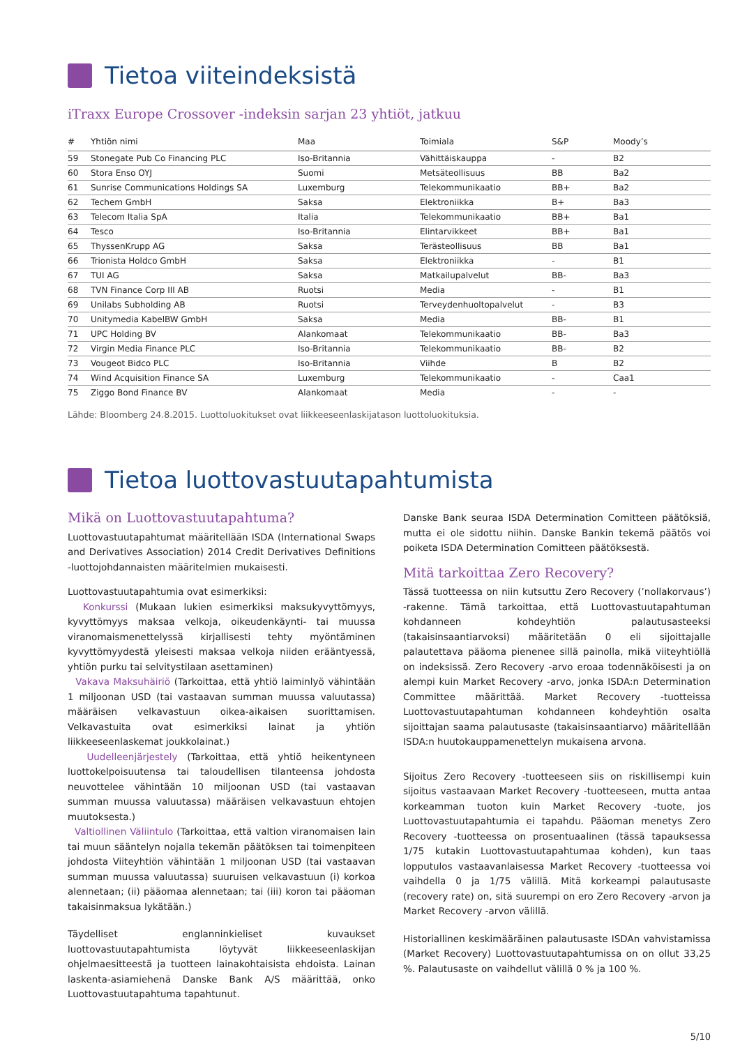Tietoa viiteindeksistä
iTraxx Europe Crossover -indeksin sarjan 23 yhtiöt, jatkuu
| # | Yhtiön nimi | Maa | Toimiala | S&P | Moody’s |
| --- | --- | --- | --- | --- | --- |
| 59 | Stonegate Pub Co Financing PLC | Iso-Britannia | Vähittäiskauppa | - | B2 |
| 60 | Stora Enso OYJ | Suomi | Metsäteollisuus | BB | Ba2 |
| 61 | Sunrise Communications Holdings SA | Luxemburg | Telekommunikaatio | BB+ | Ba2 |
| 62 | Techem GmbH | Saksa | Elektroniikka | B+ | Ba3 |
| 63 | Telecom Italia SpA | Italia | Telekommunikaatio | BB+ | Ba1 |
| 64 | Tesco | Iso-Britannia | Elintarvikkeet | BB+ | Ba1 |
| 65 | ThyssenKrupp AG | Saksa | Terästeollisuus | BB | Ba1 |
| 66 | Trionista Holdco GmbH | Saksa | Elektroniikka | - | B1 |
| 67 | TUI AG | Saksa | Matkailupalvelut | BB- | Ba3 |
| 68 | TVN Finance Corp III AB | Ruotsi | Media | - | B1 |
| 69 | Unilabs Subholding AB | Ruotsi | Terveydenhuoltopalvelut | - | B3 |
| 70 | Unitymedia KabelBW GmbH | Saksa | Media | BB- | B1 |
| 71 | UPC Holding BV | Alankomaat | Telekommunikaatio | BB- | Ba3 |
| 72 | Virgin Media Finance PLC | Iso-Britannia | Telekommunikaatio | BB- | B2 |
| 73 | Vougeot Bidco PLC | Iso-Britannia | Viihde | B | B2 |
| 74 | Wind Acquisition Finance SA | Luxemburg | Telekommunikaatio | - | Caa1 |
| 75 | Ziggo Bond Finance BV | Alankomaat | Media | - | - |
Lähde: Bloomberg 24.8.2015. Luottoluokitukset ovat liikkeeseenlaskijatason luottoluokituksia.
Tietoa luottovastuutapahtumista
Mikä on Luottovastuutapahtuma?
Luottovastuutapahtumat määritellään ISDA (International Swaps and Derivatives Association) 2014 Credit Derivatives Definitions -luottojohdannaisten määritelmien mukaisesti.
Luottovastuutapahtumia ovat esimerkiksi:
Konkurssi (Mukaan lukien esimerkiksi maksukyvyttömyys, kyvyttömyys maksaa velkoja, oikeudenkäynti- tai muussa viranomaismenettelyssä kirjallisesti tehty myöntäminen kyvyttömyydestä yleisesti maksaa velkoja niiden erääntyessä, yhtiön purku tai selvitystilaan asettaminen)
Vakava Maksuhäiriö (Tarkoittaa, että yhtiö laiminlyö vähintään 1 miljoonan USD (tai vastaavan summan muussa valuutassa) määräisen velkavastuun oikea-aikaisen suorittamisen. Velkavastuita ovat esimerkiksi lainat ja yhtiön liikkeeseenlaskemat joukkolainat.)
Uudelleenjärjestely (Tarkoittaa, että yhtiö heikentyneen luottokelpoisuutensa tai taloudellisen tilanteensa johdosta neuvottelee vähintään 10 miljoonan USD (tai vastaavan summan muussa valuutassa) määräisen velkavastuun ehtojen muutoksesta.)
Valtiollinen Väliintulo (Tarkoittaa, että valtion viranomaisen lain tai muun sääntelyn nojalla tekemän päätöksen tai toimenpiteen johdosta Viiteyhtiön vähintään 1 miljoonan USD (tai vastaavan summan muussa valuutassa) suuruisen velkavastuun (i) korkoa alennetaan; (ii) pääomaa alennetaan; tai (iii) koron tai pääoman takaisinmaksua lykätään.)
Täydelliset englanninkieliset kuvaukset luottovastuutapahtumista löytyvät liikkeeseenlaskijan ohjelmaesitteestä ja tuotteen lainakohtaisista ehdoista. Lainan laskenta-asiamiehenä Danske Bank A/S määrittää, onko Luottovastuutapahtuma tapahtunut.
Danske Bank seuraa ISDA Determination Comitteen päätöksiä, mutta ei ole sidottu niihin. Danske Bankin tekemä päätös voi poiketa ISDA Determination Comitteen päätöksestä.
Mitä tarkoittaa Zero Recovery?
Tässä tuotteessa on niin kutsuttu Zero Recovery (’nollakorvaus’) -rakenne. Tämä tarkoittaa, että Luottovastuutapahtuman kohdanneen kohdeyhtiön palautusasteeksi (takaisinsaantiarvoksi) määritetään 0 eli sijoittajalle palautettava pääoma pienenee sillä painolla, mikä viiteyhtiöllä on indeksissä. Zero Recovery -arvo eroaa todennäköisesti ja on alempi kuin Market Recovery -arvo, jonka ISDA:n Determination Committee määrittää. Market Recovery -tuotteissa Luottovastuutapahtuman kohdanneen kohdeyhtiön osalta sijoittajan saama palautusaste (takaisinsaantiarvo) määritellään ISDA:n huutokauppamenettelyn mukaisena arvona.
Sijoitus Zero Recovery -tuotteeseen siis on riskillisempi kuin sijoitus vastaavaan Market Recovery -tuotteeseen, mutta antaa korkeamman tuoton kuin Market Recovery -tuote, jos Luottovastuutapahtumia ei tapahdu. Pääoman menetys Zero Recovery -tuotteessa on prosentuaalinen (tässä tapauksessa 1/75 kutakin Luottovastuutapahtumaa kohden), kun taas lopputulos vastaavanlaisessa Market Recovery -tuotteessa voi vaihdella 0 ja 1/75 välillä. Mitä korkeampi palautusaste (recovery rate) on, sitä suurempi on ero Zero Recovery -arvon ja Market Recovery -arvon välillä.
Historiallinen keskimääräinen palautusaste ISDAn vahvistamissa (Market Recovery) Luottovastuutapahtumissa on on ollut 33,25 %. Palautusaste on vaihdellut välillä 0 % ja 100 %.
5/10